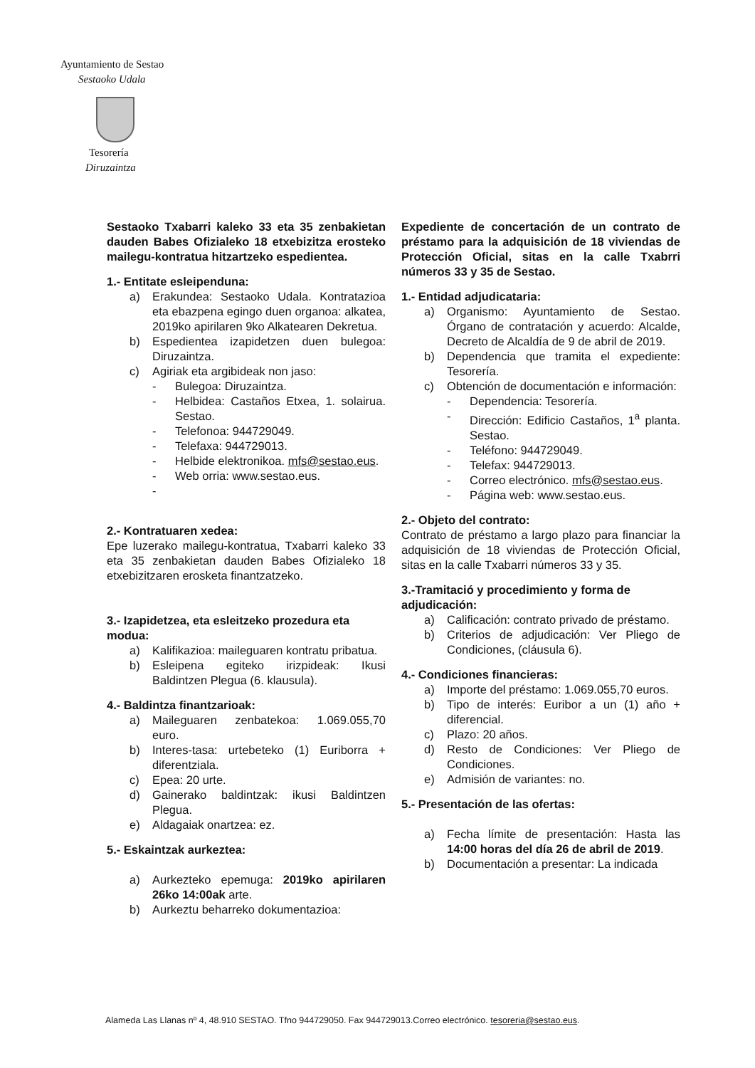Ayuntamiento de Sestao
Sestaoko Udala
Tesorería
Diruzaintza
Sestaoko Txabarri kaleko 33 eta 35 zenbakietan dauden Babes Ofizialeko 18 etxebizitza erosteko mailegu-kontratua hitzartzeko espedientea.
1.- Entitate esleipenduna:
a) Erakundea: Sestaoko Udala. Kontratazioa eta ebazpena egingo duen organoa: alkatea, 2019ko apirilaren 9ko Alkatearen Dekretua.
b) Espedientea izapidetzen duen bulegoa: Diruzaintza.
c) Agiriak eta argibideak non jaso:
- Bulegoa: Diruzaintza.
- Helbidea: Castaños Etxea, 1. solairua. Sestao.
- Telefonoa: 944729049.
- Telefaxa: 944729013.
- Helbide elektronikoa. mfs@sestao.eus.
- Web orria: www.sestao.eus.
-
2.- Kontratuaren xedea:
Epe luzerako mailegu-kontratua, Txabarri kaleko 33 eta 35 zenbakietan dauden Babes Ofizialeko 18 etxebizitzaren erosketa finantzatzeko.
3.- Izapidetzea, eta esleitzeko prozedura eta modua:
a) Kalifikazioa: maileguaren kontratu pribatua.
b) Esleipena egiteko irizpideak: Ikusi Baldintzen Plegua (6. klausula).
4.- Baldintza finantzarioak:
a) Maileguaren zenbatekoa: 1.069.055,70 euro.
b) Interes-tasa: urtebeteko (1) Euriborra + diferentziala.
c) Epea: 20 urte.
d) Gainerako baldintzak: ikusi Baldintzen Plegua.
e) Aldagaiak onartzea: ez.
5.- Eskaintzak aurkeztea:
a) Aurkezteko epemuga: 2019ko apirilaren 26ko 14:00ak arte.
b) Aurkeztu beharreko dokumentazioa:
Expediente de concertación de un contrato de préstamo para la adquisición de 18 viviendas de Protección Oficial, sitas en la calle Txabrri números 33 y 35 de Sestao.
1.- Entidad adjudicataria:
a) Organismo: Ayuntamiento de Sestao. Órgano de contratación y acuerdo: Alcalde, Decreto de Alcaldía de 9 de abril de 2019.
b) Dependencia que tramita el expediente: Tesorería.
c) Obtención de documentación e información:
- Dependencia: Tesorería.
- Dirección: Edificio Castaños, 1<sup>a</sup> planta. Sestao.
- Teléfono: 944729049.
- Telefax: 944729013.
- Correo electrónico. mfs@sestao.eus.
- Página web: www.sestao.eus.
2.- Objeto del contrato:
Contrato de préstamo a largo plazo para financiar la adquisición de 18 viviendas de Protección Oficial, sitas en la calle Txabarri números 33 y 35.
3.-Tramitació y procedimiento y forma de adjudicación:
a) Calificación: contrato privado de préstamo.
b) Criterios de adjudicación: Ver Pliego de Condiciones, (cláusula 6).
4.- Condiciones financieras:
a) Importe del préstamo: 1.069.055,70 euros.
b) Tipo de interés: Euribor a un (1) año + diferencial.
c) Plazo: 20 años.
d) Resto de Condiciones: Ver Pliego de Condiciones.
e) Admisión de variantes: no.
5.- Presentación de las ofertas:
a) Fecha límite de presentación: Hasta las 14:00 horas del día 26 de abril de 2019.
b) Documentación a presentar: La indicada
Alameda Las Llanas nº 4, 48.910 SESTAO. Tfno 944729050. Fax 944729013.Correo electrónico. tesoreria@sestao.eus.